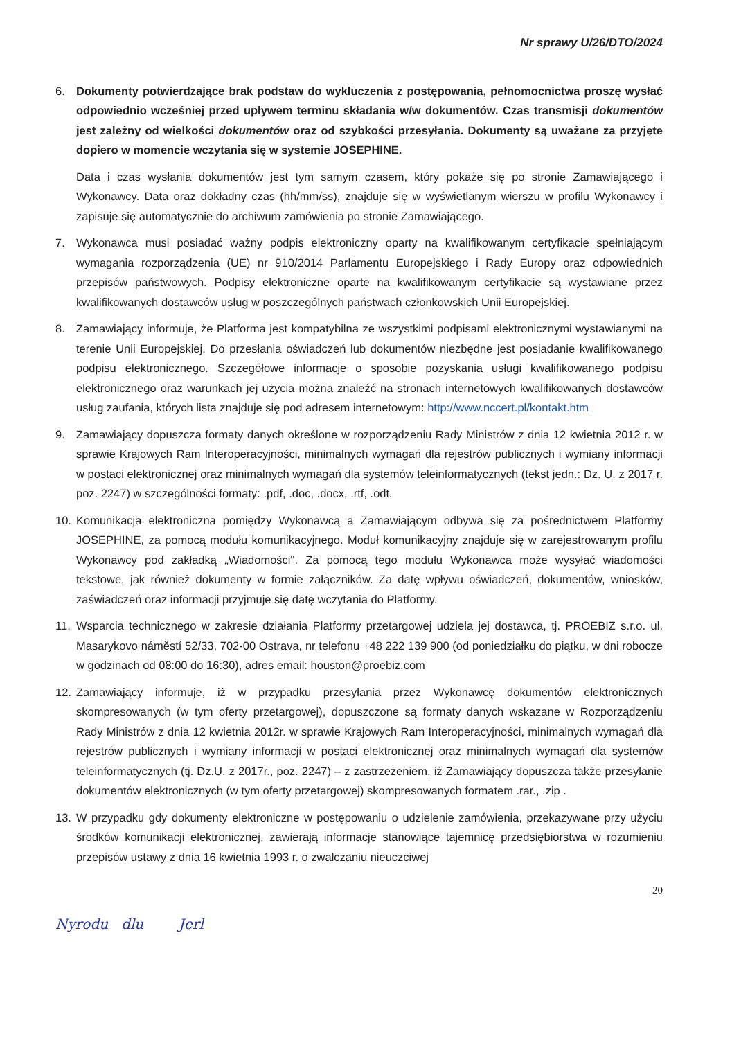Nr sprawy U/26/DTO/2024
6. Dokumenty potwierdzające brak podstaw do wykluczenia z postępowania, pełnomocnictwa proszę wysłać odpowiednio wcześniej przed upływem terminu składania w/w dokumentów. Czas transmisji dokumentów jest zależny od wielkości dokumentów oraz od szybkości przesyłania. Dokumenty są uważane za przyjęte dopiero w momencie wczytania się w systemie JOSEPHINE.
Data i czas wysłania dokumentów jest tym samym czasem, który pokaże się po stronie Zamawiającego i Wykonawcy. Data oraz dokładny czas (hh/mm/ss), znajduje się w wyświetlanym wierszu w profilu Wykonawcy i zapisuje się automatycznie do archiwum zamówienia po stronie Zamawiającego.
7. Wykonawca musi posiadać ważny podpis elektroniczny oparty na kwalifikowanym certyfikacie spełniającym wymagania rozporządzenia (UE) nr 910/2014 Parlamentu Europejskiego i Rady Europy oraz odpowiednich przepisów państwowych. Podpisy elektroniczne oparte na kwalifikowanym certyfikacie są wystawiane przez kwalifikowanych dostawców usług w poszczególnych państwach członkowskich Unii Europejskiej.
8. Zamawiający informuje, że Platforma jest kompatybilna ze wszystkimi podpisami elektronicznymi wystawianymi na terenie Unii Europejskiej. Do przesłania oświadczeń lub dokumentów niezbędne jest posiadanie kwalifikowanego podpisu elektronicznego. Szczegółowe informacje o sposobie pozyskania usługi kwalifikowanego podpisu elektronicznego oraz warunkach jej użycia można znaleźć na stronach internetowych kwalifikowanych dostawców usług zaufania, których lista znajduje się pod adresem internetowym: http://www.nccert.pl/kontakt.htm
9. Zamawiający dopuszcza formaty danych określone w rozporządzeniu Rady Ministrów z dnia 12 kwietnia 2012 r. w sprawie Krajowych Ram Interoperacyjności, minimalnych wymagań dla rejestrów publicznych i wymiany informacji w postaci elektronicznej oraz minimalnych wymagań dla systemów teleinformatycznych (tekst jedn.: Dz. U. z 2017 r. poz. 2247) w szczególności formaty: .pdf, .doc, .docx, .rtf, .odt.
10. Komunikacja elektroniczna pomiędzy Wykonawcą a Zamawiającym odbywa się za pośrednictwem Platformy JOSEPHINE, za pomocą modułu komunikacyjnego. Moduł komunikacyjny znajduje się w zarejestrowanym profilu Wykonawcy pod zakładką „Wiadomości". Za pomocą tego modułu Wykonawca może wysyłać wiadomości tekstowe, jak również dokumenty w formie załączników. Za datę wpływu oświadczeń, dokumentów, wniosków, zaświadczeń oraz informacji przyjmuje się datę wczytania do Platformy.
11. Wsparcia technicznego w zakresie działania Platformy przetargowej udziela jej dostawca, tj. PROEBIZ s.r.o. ul. Masarykovo náměstí 52/33, 702-00 Ostrava, nr telefonu +48 222 139 900 (od poniedziałku do piątku, w dni robocze w godzinach od 08:00 do 16:30), adres email: houston@proebiz.com
12. Zamawiający informuje, iż w przypadku przesyłania przez Wykonawcę dokumentów elektronicznych skompresowanych (w tym oferty przetargowej), dopuszczone są formaty danych wskazane w Rozporządzeniu Rady Ministrów z dnia 12 kwietnia 2012r. w sprawie Krajowych Ram Interoperacyjności, minimalnych wymagań dla rejestrów publicznych i wymiany informacji w postaci elektronicznej oraz minimalnych wymagań dla systemów teleinformatycznych (tj. Dz.U. z 2017r., poz. 2247) – z zastrzeżeniem, iż Zamawiający dopuszcza także przesyłanie dokumentów elektronicznych (w tym oferty przetargowej) skompresowanych formatem .rar., .zip .
13. W przypadku gdy dokumenty elektroniczne w postępowaniu o udzielenie zamówienia, przekazywane przy użyciu środków komunikacji elektronicznej, zawierają informacje stanowiące tajemnicę przedsiębiorstwa w rozumieniu przepisów ustawy z dnia 16 kwietnia 1993 r. o zwalczaniu nieuczciwej
20
Nyrodu dlu Jerl